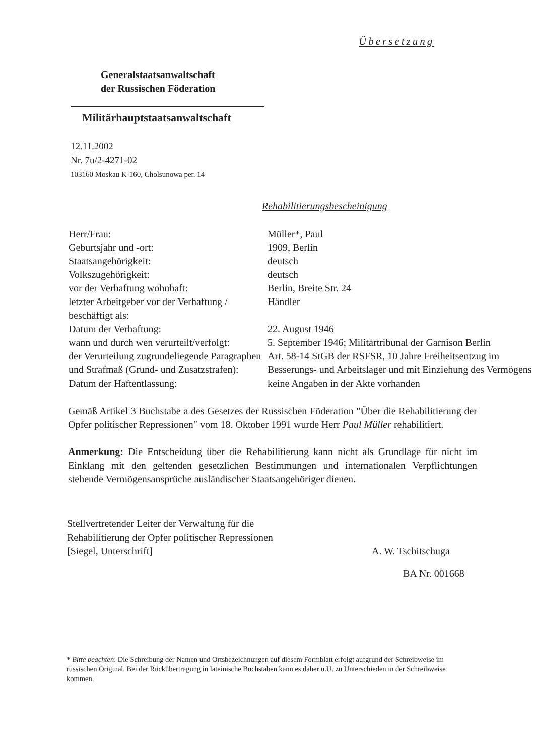Übersetzung
Generalstaatsanwaltschaft
der Russischen Föderation
Militärhauptstaatsanwaltschaft
12.11.2002
Nr. 7u/2-4271-02
103160 Moskau K-160, Cholsunowa per. 14
Rehabilitierungsbescheinigung
| Herr/Frau: | Müller*, Paul |
| Geburtsjahr und -ort: | 1909, Berlin |
| Staatsangehörigkeit: | deutsch |
| Volkszugehörigkeit: | deutsch |
| vor der Verhaftung wohnhaft: | Berlin, Breite Str. 24 |
| letzter Arbeitgeber vor der Verhaftung / beschäftigt als: | Händler |
| Datum der Verhaftung: | 22. August 1946 |
| wann und durch wen verurteilt/verfolgt: | 5. September 1946; Militärtribunal der Garnison Berlin |
| der Verurteilung zugrundeliegende Paragraphen und Strafmaß (Grund- und Zusatzstrafen): | Art. 58-14 StGB der RSFSR, 10 Jahre Freiheitsentzug im Besserungs- und Arbeitslager und mit Einziehung des Vermögens |
| Datum der Haftentlassung: | keine Angaben in der Akte vorhanden |
Gemäß Artikel 3 Buchstabe a des Gesetzes der Russischen Föderation "Über die Rehabilitierung der Opfer politischer Repressionen" vom 18. Oktober 1991 wurde Herr Paul Müller rehabilitiert.
Anmerkung: Die Entscheidung über die Rehabilitierung kann nicht als Grundlage für nicht im Einklang mit den geltenden gesetzlichen Bestimmungen und internationalen Verpflichtungen stehende Vermögensansprüche ausländischer Staatsangehöriger dienen.
Stellvertretender Leiter der Verwaltung für die
Rehabilitierung der Opfer politischer Repressionen
[Siegel, Unterschrift]
A. W. Tschitschuga
BA Nr. 001668
* Bitte beachten: Die Schreibung der Namen und Ortsbezeichnungen auf diesem Formblatt erfolgt aufgrund der Schreibweise im russischen Original. Bei der Rückübertragung in lateinische Buchstaben kann es daher u.U. zu Unterschieden in der Schreibweise kommen.